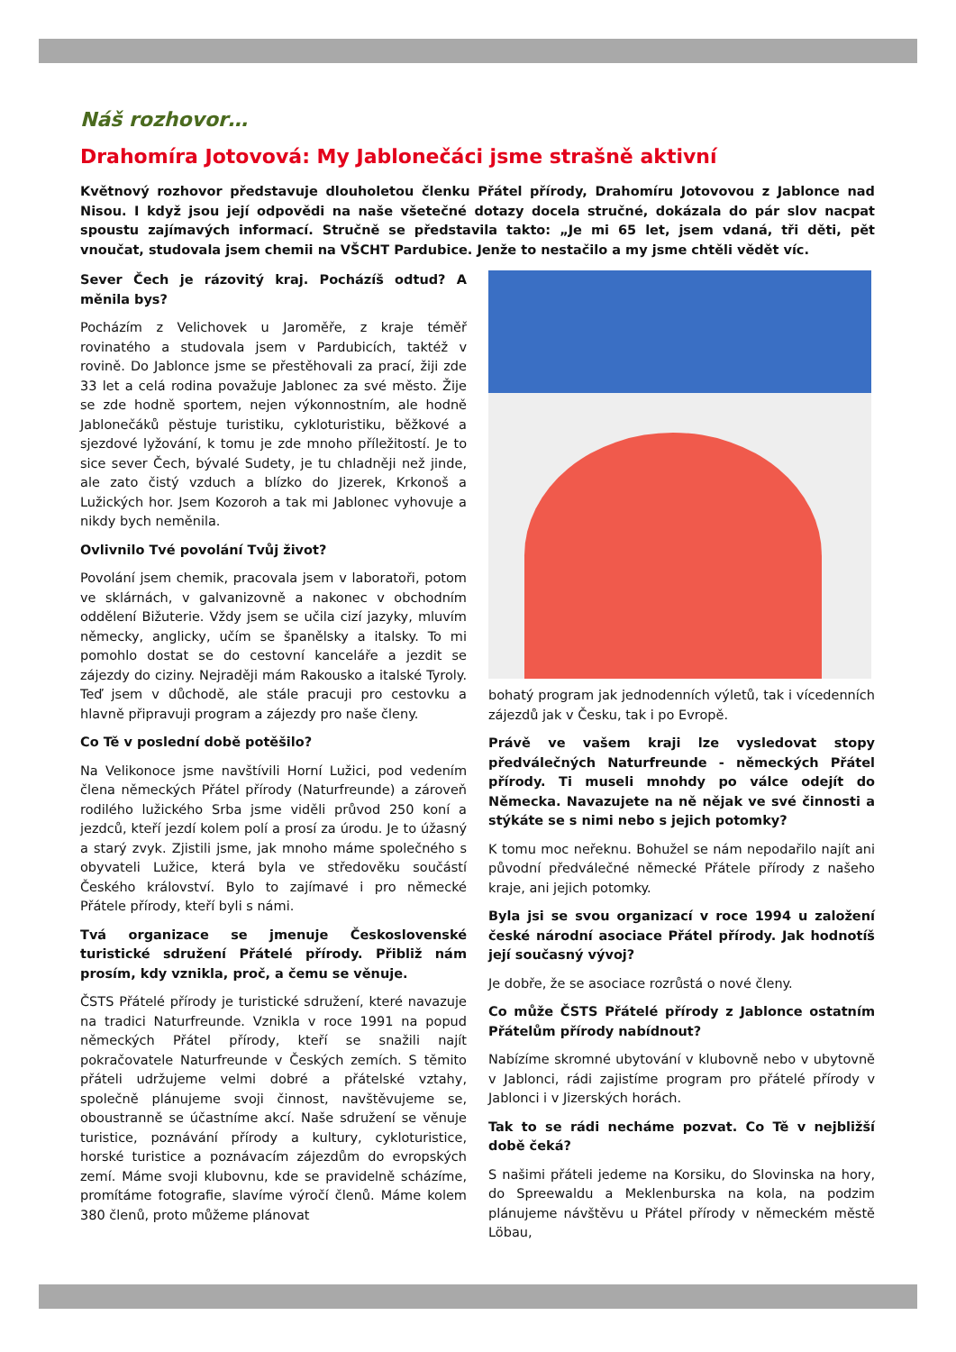Náš rozhovor…
Drahomíra Jotovová: My Jablonečáci jsme strašně aktivní
Květnový rozhovor představuje dlouholetou členku Přátel přírody, Drahomíru Jotovovou z Jablonce nad Nisou. I když jsou její odpovědi na naše všetečné dotazy docela stručné, dokázala do pár slov nacpat spoustu zajímavých informací. Stručně se představila takto: „Je mi 65 let, jsem vdaná, tři děti, pět vnoučat, studovala jsem chemii na VŠCHT Pardubice. Jenže to nestačilo a my jsme chtěli vědět víc.
Sever Čech je rázovitý kraj. Pocházíš odtud? A měnila bys?
Pocházím z Velichovek u Jaroměře, z kraje téměř rovinatého a studovala jsem v Pardubicích, taktéž v rovině. Do Jablonce jsme se přestěhovali za prací, žiji zde 33 let a celá rodina považuje Jablonec za své město. Žije se zde hodně sportem, nejen výkonnostním, ale hodně Jablonečáků pěstuje turistiku, cykloturistiku, běžkové a sjezdové lyžování, k tomu je zde mnoho příležitostí. Je to sice sever Čech, bývalé Sudety, je tu chladněji než jinde, ale zato čistý vzduch a blízko do Jizerek, Krkonoš a Lužických hor. Jsem Kozoroh a tak mi Jablonec vyhovuje a nikdy bych neměnila.
Ovlivnilo Tvé povolání Tvůj život?
Povolání jsem chemik, pracovala jsem v laboratoři, potom ve sklárnách, v galvanizovně a nakonec v obchodním oddělení Bižuterie. Vždy jsem se učila cizí jazyky, mluvím německy, anglicky, učím se španělsky a italsky. To mi pomohlo dostat se do cestovní kanceláře a jezdit se zájezdy do ciziny. Nejraději mám Rakousko a italské Tyroly. Teď jsem v důchodě, ale stále pracuji pro cestovku a hlavně připravuji program a zájezdy pro naše členy.
Co Tě v poslední době potěšilo?
Na Velikonoce jsme navštívili Horní Lužici, pod vedením člena německých Přátel přírody (Naturfreunde) a zároveň rodilého lužického Srba jsme viděli průvod 250 koní a jezdců, kteří jezdí kolem polí a prosí za úrodu. Je to úžasný a starý zvyk. Zjistili jsme, jak mnoho máme společného s obyvateli Lužice, která byla ve středověku součástí Českého království. Bylo to zajímavé i pro německé Přátele přírody, kteří byli s námi.
Tvá organizace se jmenuje Československé turistické sdružení Přátelé přírody. Přibliž nám prosím, kdy vznikla, proč, a čemu se věnuje.
ČSTS Přátelé přírody je turistické sdružení, které navazuje na tradici Naturfreunde. Vznikla v roce 1991 na popud německých Přátel přírody, kteří se snažili najít pokračovatele Naturfreunde v Českých zemích. S těmito přáteli udržujeme velmi dobré a přátelské vztahy, společně plánujeme svoji činnost, navštěvujeme se, oboustranně se účastníme akcí. Naše sdružení se věnuje turistice, poznávání přírody a kultury, cykloturistice, horské turistice a poznávacím zájezdům do evropských zemí. Máme svoji klubovnu, kde se pravidelně scházíme, promítáme fotografie, slavíme výročí členů. Máme kolem 380 členů, proto můžeme plánovat
bohatý program jak jednodenních výletů, tak i vícedenních zájezdů jak v Česku, tak i po Evropě.
Právě ve vašem kraji lze vysledovat stopy předválečných Naturfreunde - německých Přátel přírody. Ti museli mnohdy po válce odejít do Německa. Navazujete na ně nějak ve své činnosti a stýkáte se s nimi nebo s jejich potomky?
K tomu moc neřeknu. Bohužel se nám nepodařilo najít ani původní předválečné německé Přátele přírody z našeho kraje, ani jejich potomky.
Byla jsi se svou organizací v roce 1994 u založení české národní asociace Přátel přírody. Jak hodnotíš její současný vývoj?
Je dobře, že se asociace rozrůstá o nové členy.
Co může ČSTS Přátelé přírody z Jablonce ostatním Přátelům přírody nabídnout?
Nabízíme skromné ubytování v klubovně nebo v ubytovně v Jablonci, rádi zajistíme program pro přátelé přírody v Jablonci i v Jizerských horách.
Tak to se rádi necháme pozvat. Co Tě v nejbližší době čeká?
S našimi přáteli jedeme na Korsiku, do Slovinska na hory, do Spreewaldu a Meklenburska na kola, na podzim plánujeme návštěvu u Přátel přírody v německém městě Löbau,